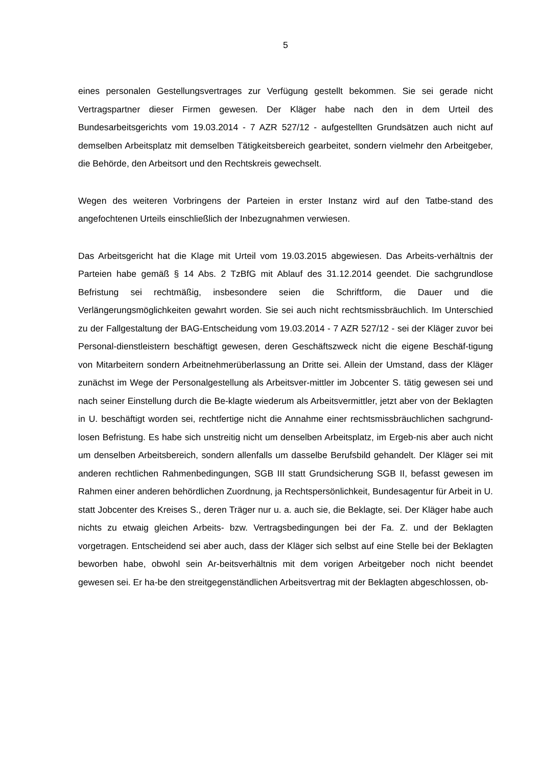5
eines personalen Gestellungsvertrages zur Verfügung gestellt bekommen. Sie sei gerade nicht Vertragspartner dieser Firmen gewesen. Der Kläger habe nach den in dem Urteil des Bundesarbeitsgerichts vom 19.03.2014 - 7 AZR 527/12 - aufgestellten Grundsätzen auch nicht auf demselben Arbeitsplatz mit demselben Tätigkeitsbereich gearbeitet, sondern vielmehr den Arbeitgeber, die Behörde, den Arbeitsort und den Rechtskreis gewechselt.
Wegen des weiteren Vorbringens der Parteien in erster Instanz wird auf den Tatbe-stand des angefochtenen Urteils einschließlich der Inbezugnahmen verwiesen.
Das Arbeitsgericht hat die Klage mit Urteil vom 19.03.2015 abgewiesen. Das Arbeits-verhältnis der Parteien habe gemäß § 14 Abs. 2 TzBfG mit Ablauf des 31.12.2014 geendet. Die sachgrundlose Befristung sei rechtmäßig, insbesondere seien die Schriftform, die Dauer und die Verlängerungsmöglichkeiten gewahrt worden. Sie sei auch nicht rechtsmissbräuchlich. Im Unterschied zu der Fallgestaltung der BAG-Entscheidung vom 19.03.2014 - 7 AZR 527/12 - sei der Kläger zuvor bei Personal-dienstleistern beschäftigt gewesen, deren Geschäftszweck nicht die eigene Beschäf-tigung von Mitarbeitern sondern Arbeitnehmerüberlassung an Dritte sei. Allein der Umstand, dass der Kläger zunächst im Wege der Personalgestellung als Arbeitsver-mittler im Jobcenter S. tätig gewesen sei und nach seiner Einstellung durch die Be-klagte wiederum als Arbeitsvermittler, jetzt aber von der Beklagten in U. beschäftigt worden sei, rechtfertige nicht die Annahme einer rechtsmissbräuchlichen sachgrund-losen Befristung. Es habe sich unstreitig nicht um denselben Arbeitsplatz, im Ergeb-nis aber auch nicht um denselben Arbeitsbereich, sondern allenfalls um dasselbe Berufsbild gehandelt. Der Kläger sei mit anderen rechtlichen Rahmenbedingungen, SGB III statt Grundsicherung SGB II, befasst gewesen im Rahmen einer anderen behördlichen Zuordnung, ja Rechtspersönlichkeit, Bundesagentur für Arbeit in U. statt Jobcenter des Kreises S., deren Träger nur u. a. auch sie, die Beklagte, sei. Der Kläger habe auch nichts zu etwaig gleichen Arbeits- bzw. Vertragsbedingungen bei der Fa. Z. und der Beklagten vorgetragen. Entscheidend sei aber auch, dass der Kläger sich selbst auf eine Stelle bei der Beklagten beworben habe, obwohl sein Ar-beitsverhältnis mit dem vorigen Arbeitgeber noch nicht beendet gewesen sei. Er ha-be den streitgegenständlichen Arbeitsvertrag mit der Beklagten abgeschlossen, ob-